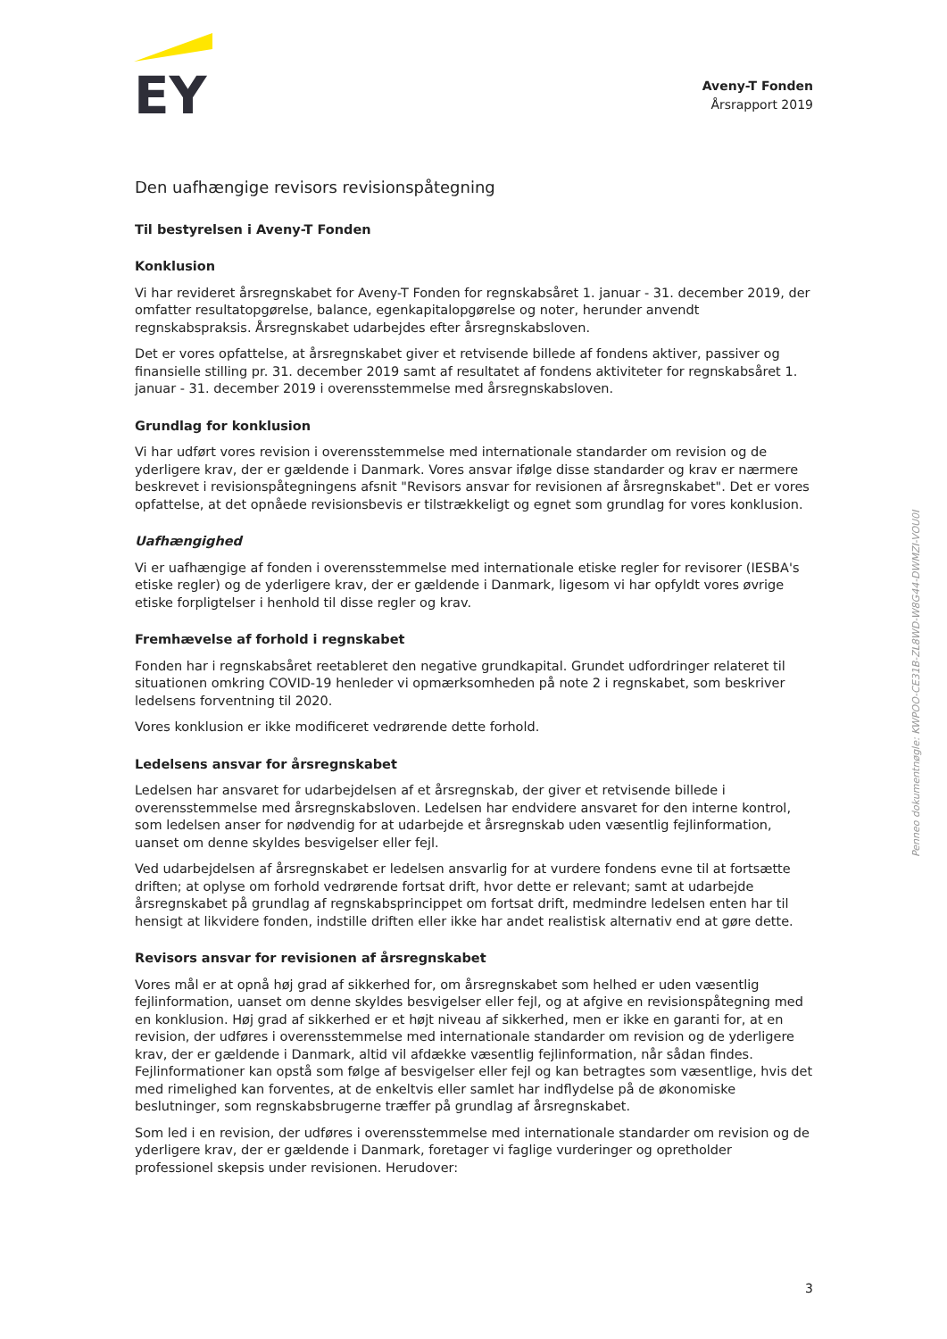EY
Aveny-T Fonden
Årsrapport 2019
Den uafhængige revisors revisionspåtegning
Til bestyrelsen i Aveny-T Fonden
Konklusion
Vi har revideret årsregnskabet for Aveny-T Fonden for regnskabsåret 1. januar - 31. december 2019, der omfatter resultatopgørelse, balance, egenkapitalopgørelse og noter, herunder anvendt regnskabspraksis. Årsregnskabet udarbejdes efter årsregnskabsloven.
Det er vores opfattelse, at årsregnskabet giver et retvisende billede af fondens aktiver, passiver og finansielle stilling pr. 31. december 2019 samt af resultatet af fondens aktiviteter for regnskabsåret 1. januar - 31. december 2019 i overensstemmelse med årsregnskabsloven.
Grundlag for konklusion
Vi har udført vores revision i overensstemmelse med internationale standarder om revision og de yderligere krav, der er gældende i Danmark. Vores ansvar ifølge disse standarder og krav er nærmere beskrevet i revisionspåtegningens afsnit "Revisors ansvar for revisionen af årsregnskabet". Det er vores opfattelse, at det opnåede revisionsbevis er tilstrækkeligt og egnet som grundlag for vores konklusion.
Uafhængighed
Vi er uafhængige af fonden i overensstemmelse med internationale etiske regler for revisorer (IESBA's etiske regler) og de yderligere krav, der er gældende i Danmark, ligesom vi har opfyldt vores øvrige etiske forpligtelser i henhold til disse regler og krav.
Fremhævelse af forhold i regnskabet
Fonden har i regnskabsåret reetableret den negative grundkapital. Grundet udfordringer relateret til situationen omkring COVID-19 henleder vi opmærksomheden på note 2 i regnskabet, som beskriver ledelsens forventning til 2020.
Vores konklusion er ikke modificeret vedrørende dette forhold.
Ledelsens ansvar for årsregnskabet
Ledelsen har ansvaret for udarbejdelsen af et årsregnskab, der giver et retvisende billede i overensstemmelse med årsregnskabsloven. Ledelsen har endvidere ansvaret for den interne kontrol, som ledelsen anser for nødvendig for at udarbejde et årsregnskab uden væsentlig fejlinformation, uanset om denne skyldes besvigelser eller fejl.
Ved udarbejdelsen af årsregnskabet er ledelsen ansvarlig for at vurdere fondens evne til at fortsætte driften; at oplyse om forhold vedrørende fortsat drift, hvor dette er relevant; samt at udarbejde årsregnskabet på grundlag af regnskabsprincippet om fortsat drift, medmindre ledelsen enten har til hensigt at likvidere fonden, indstille driften eller ikke har andet realistisk alternativ end at gøre dette.
Revisors ansvar for revisionen af årsregnskabet
Vores mål er at opnå høj grad af sikkerhed for, om årsregnskabet som helhed er uden væsentlig fejlinformation, uanset om denne skyldes besvigelser eller fejl, og at afgive en revisionspåtegning med en konklusion. Høj grad af sikkerhed er et højt niveau af sikkerhed, men er ikke en garanti for, at en revision, der udføres i overensstemmelse med internationale standarder om revision og de yderligere krav, der er gældende i Danmark, altid vil afdække væsentlig fejlinformation, når sådan findes. Fejlinformationer kan opstå som følge af besvigelser eller fejl og kan betragtes som væsentlige, hvis det med rimelighed kan forventes, at de enkeltvis eller samlet har indflydelse på de økonomiske beslutninger, som regnskabsbrugerne træffer på grundlag af årsregnskabet.
Som led i en revision, der udføres i overensstemmelse med internationale standarder om revision og de yderligere krav, der er gældende i Danmark, foretager vi faglige vurderinger og opretholder professionel skepsis under revisionen. Herudover:
Penneo dokumentnøgle: KWPOO-CE31B-ZL8WD-W8G44-DWMZI-VOU0I
3